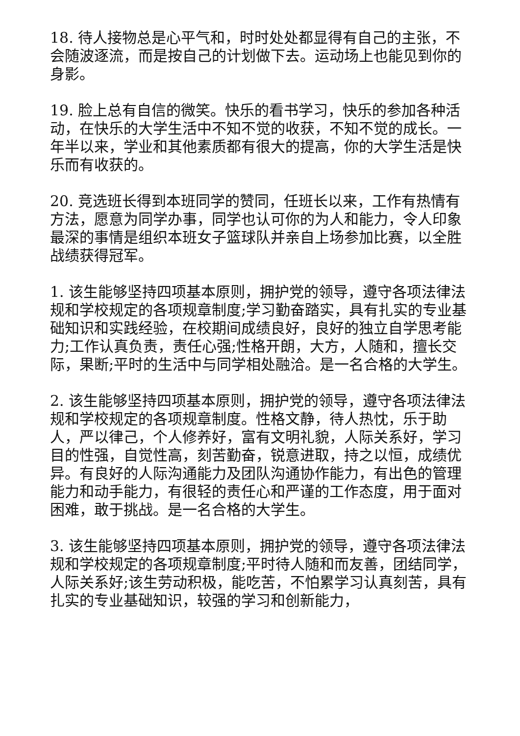18. 待人接物总是心平气和，时时处处都显得有自己的主张，不会随波逐流，而是按自己的计划做下去。运动场上也能见到你的身影。
19. 脸上总有自信的微笑。快乐的看书学习，快乐的参加各种活动，在快乐的大学生活中不知不觉的收获，不知不觉的成长。一年半以来，学业和其他素质都有很大的提高，你的大学生活是快乐而有收获的。
20. 竞选班长得到本班同学的赞同，任班长以来，工作有热情有方法，愿意为同学办事，同学也认可你的为人和能力，令人印象最深的事情是组织本班女子篮球队并亲自上场参加比赛，以全胜战绩获得冠军。
1. 该生能够坚持四项基本原则，拥护党的领导，遵守各项法律法规和学校规定的各项规章制度;学习勤奋踏实，具有扎实的专业基础知识和实践经验，在校期间成绩良好，良好的独立自学思考能力;工作认真负责，责任心强;性格开朗，大方，人随和，擅长交际，果断;平时的生活中与同学相处融洽。是一名合格的大学生。
2. 该生能够坚持四项基本原则，拥护党的领导，遵守各项法律法规和学校规定的各项规章制度。性格文静，待人热忱，乐于助人，严以律己，个人修养好，富有文明礼貌，人际关系好，学习目的性强，自觉性高，刻苦勤奋，锐意进取，持之以恒，成绩优异。有良好的人际沟通能力及团队沟通协作能力，有出色的管理能力和动手能力，有很轻的责任心和严谨的工作态度，用于面对困难，敢于挑战。是一名合格的大学生。
3. 该生能够坚持四项基本原则，拥护党的领导，遵守各项法律法规和学校规定的各项规章制度;平时待人随和而友善，团结同学，人际关系好;该生劳动积极，能吃苦，不怕累学习认真刻苦，具有扎实的专业基础知识，较强的学习和创新能力，